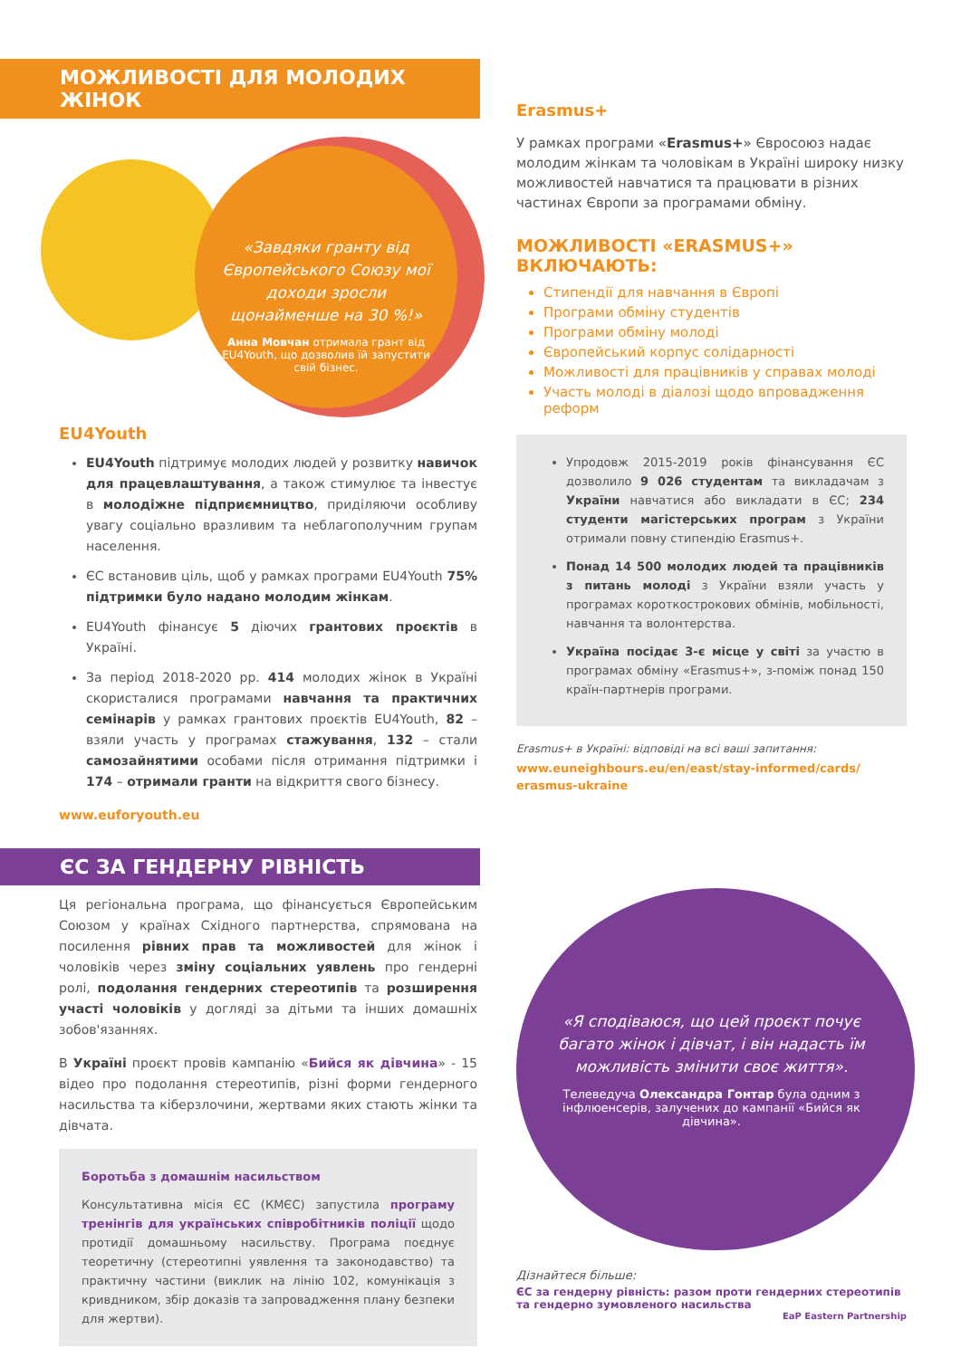МОЖЛИВОСТІ ДЛЯ МОЛОДИХ ЖІНОК
«Завдяки гранту від Європейського Союзу мої доходи зросли щонайменше на 30 %!»
Анна Мовчан отримала грант від EU4Youth, що дозволив їй запустити свій бізнес.
EU4Youth
EU4Youth підтримує молодих людей у розвитку навичок для працевлаштування, а також стимулює та інвестує в молодіжне підприємництво, приділяючи особливу увагу соціально вразливим та неблагополучним групам населення.
ЄС встановив ціль, щоб у рамках програми EU4Youth 75% підтримки було надано молодим жінкам.
EU4Youth фінансує 5 діючих грантових проєктів в Україні.
За період 2018-2020 рр. 414 молодих жінок в Україні скористалися програмами навчання та практичних семінарів у рамках грантових проєктів EU4Youth, 82 – взяли участь у програмах стажування, 132 – стали самозайнятими особами після отримання підтримки і 174 – отримали гранти на відкриття свого бізнесу.
www.euforyouth.eu
ЄС ЗА ГЕНДЕРНУ РІВНІСТЬ
Ця регіональна програма, що фінансується Європейським Союзом у країнах Східного партнерства, спрямована на посилення рівних прав та можливостей для жінок і чоловіків через зміну соціальних уявлень про гендерні ролі, подолання гендерних стереотипів та розширення участі чоловіків у догляді за дітьми та інших домашніх зобов'язаннях.
В Україні проєкт провів кампанію «Бийся як дівчина» - 15 відео про подолання стереотипів, різні форми гендерного насильства та кіберзлочини, жертвами яких стають жінки та дівчата.
Боротьба з домашнім насильством
Консультативна місія ЄС (КМЄС) запустила програму тренінгів для українських співробітників поліції щодо протидії домашньому насильству. Програма поєднує теоретичну (стереотипні уявлення та законодавство) та практичну частини (виклик на лінію 102, комунікація з кривдником, збір доказів та запровадження плану безпеки для жертви).
Erasmus+
У рамках програми «Erasmus+» Євросоюз надає молодим жінкам та чоловікам в Україні широку низку можливостей навчатися та працювати в різних частинах Європи за програмами обміну.
МОЖЛИВОСТІ «ERASMUS+» ВКЛЮЧАЮТЬ:
Стипендії для навчання в Європі
Програми обміну студентів
Програми обміну молоді
Європейський корпус солідарності
Можливості для працівників у справах молоді
Участь молоді в діалозі щодо впровадження реформ
Упродовж 2015-2019 років фінансування ЄС дозволило 9 026 студентам та викладачам з України навчатися або викладати в ЄС; 234 студенти магістерських програм з України отримали повну стипендію Erasmus+.
Понад 14 500 молодих людей та працівників з питань молоді з України взяли участь у програмах короткострокових обмінів, мобільності, навчання та волонтерства.
Україна посідає 3-є місце у світі за участю в програмах обміну «Erasmus+», з-поміж понад 150 країн-партнерів програми.
Erasmus+ в Україні: відповіді на всі ваші запитання:
www.euneighbours.eu/en/east/stay-informed/cards/ erasmus-ukraine
«Я сподіваюся, що цей проєкт почує багато жінок і дівчат, і він надасть їм можливість змінити своє життя».
Телеведуча Олександра Гонтар була одним з інфлюенсерів, залучених до кампанії «Бийся як дівчина».
Дізнайтеся більше:
ЄС за гендерну рівність: разом проти гендерних стереотипів та гендерно зумовленого насильства
EaP Eastern Partnership